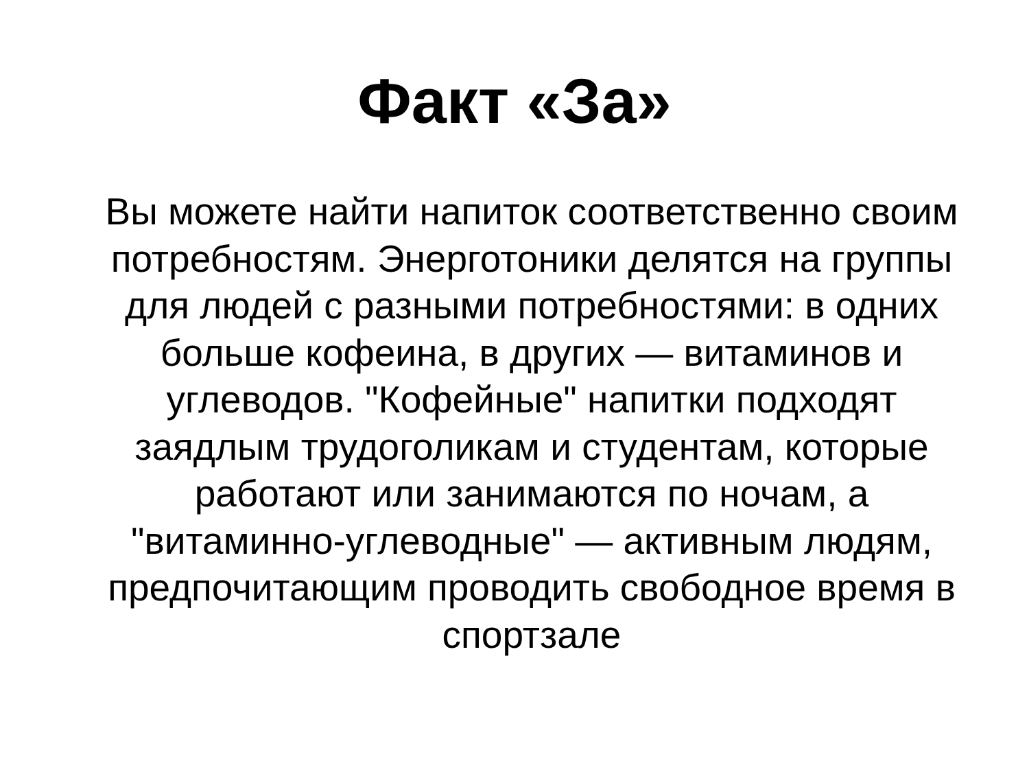Факт «За»
Вы можете найти напиток соответственно своим потребностям. Энерготоники делятся на группы для людей с разными потребностями: в одних больше кофеина, в других — витаминов и углеводов. "Кофейные" напитки подходят заядлым трудоголикам и студентам, которые работают или занимаются по ночам, а "витаминно-углеводные" — активным людям, предпочитающим проводить свободное время в спортзале